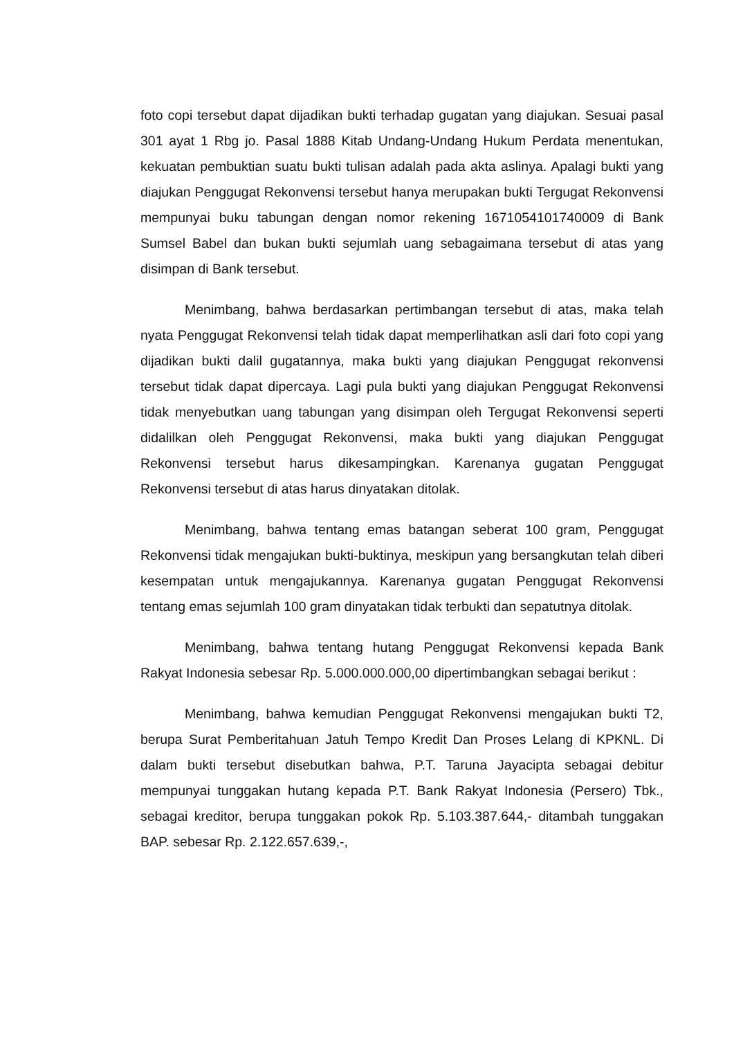foto copi tersebut dapat dijadikan bukti terhadap gugatan yang diajukan. Sesuai pasal 301 ayat 1 Rbg jo. Pasal 1888 Kitab Undang-Undang Hukum Perdata menentukan, kekuatan pembuktian suatu bukti tulisan adalah pada akta aslinya. Apalagi bukti yang diajukan Penggugat Rekonvensi tersebut hanya merupakan bukti Tergugat Rekonvensi mempunyai buku tabungan dengan nomor rekening 1671054101740009 di Bank Sumsel Babel dan bukan bukti sejumlah uang sebagaimana tersebut di atas yang disimpan di Bank tersebut.
Menimbang, bahwa berdasarkan pertimbangan tersebut di atas, maka telah nyata Penggugat Rekonvensi telah tidak dapat memperlihatkan asli dari foto copi yang dijadikan bukti dalil gugatannya, maka bukti yang diajukan Penggugat rekonvensi tersebut tidak dapat dipercaya. Lagi pula bukti yang diajukan Penggugat Rekonvensi tidak menyebutkan uang tabungan yang disimpan oleh Tergugat Rekonvensi seperti didalilkan oleh Penggugat Rekonvensi, maka bukti yang diajukan Penggugat Rekonvensi tersebut harus dikesampingkan. Karenanya gugatan Penggugat Rekonvensi tersebut di atas harus dinyatakan ditolak.
Menimbang, bahwa tentang emas batangan seberat 100 gram, Penggugat Rekonvensi tidak mengajukan bukti-buktinya, meskipun yang bersangkutan telah diberi kesempatan untuk mengajukannya. Karenanya gugatan Penggugat Rekonvensi tentang emas sejumlah 100 gram dinyatakan tidak terbukti dan sepatutnya ditolak.
Menimbang, bahwa tentang hutang Penggugat Rekonvensi kepada Bank Rakyat Indonesia sebesar Rp. 5.000.000.000,00 dipertimbangkan sebagai berikut :
Menimbang, bahwa kemudian Penggugat Rekonvensi mengajukan bukti T2, berupa Surat Pemberitahuan Jatuh Tempo Kredit Dan Proses Lelang di KPKNL. Di dalam bukti tersebut disebutkan bahwa, P.T. Taruna Jayacipta sebagai debitur mempunyai tunggakan hutang kepada P.T. Bank Rakyat Indonesia (Persero) Tbk., sebagai kreditor, berupa tunggakan pokok Rp. 5.103.387.644,- ditambah tunggakan BAP. sebesar Rp. 2.122.657.639,-,